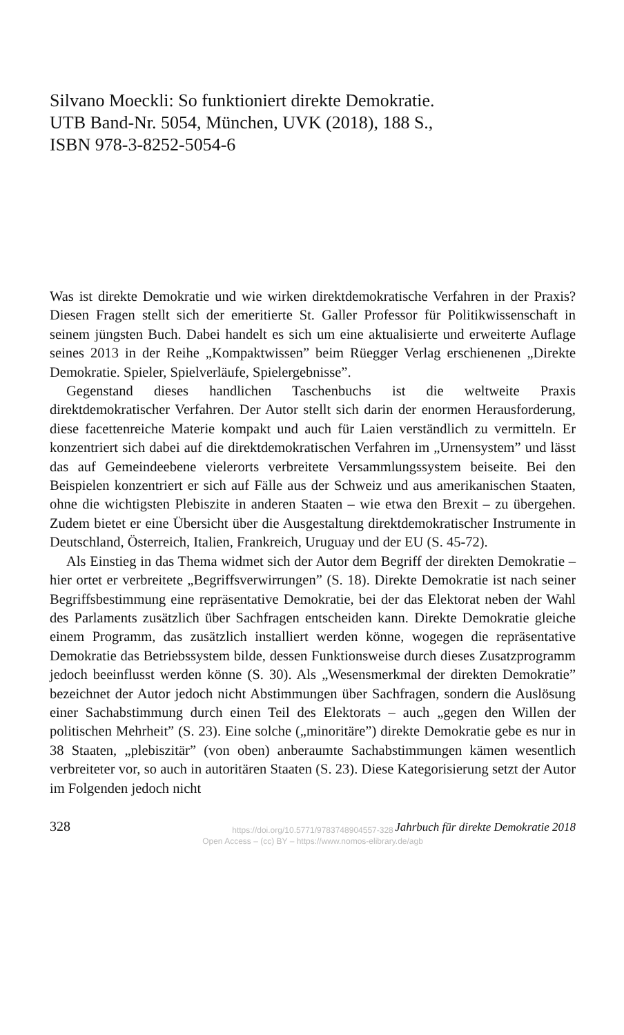Silvano Moeckli: So funktioniert direkte Demokratie.
UTB Band-Nr. 5054, München, UVK (2018), 188 S.,
ISBN 978-3-8252-5054-6
Was ist direkte Demokratie und wie wirken direktdemokratische Verfahren in der Praxis? Diesen Fragen stellt sich der emeritierte St. Galler Professor für Politikwissenschaft in seinem jüngsten Buch. Dabei handelt es sich um eine aktualisierte und erweiterte Auflage seines 2013 in der Reihe „Kompaktwissen” beim Rüegger Verlag erschienenen „Direkte Demokratie. Spieler, Spielverläufe, Spielergebnisse”.
Gegenstand dieses handlichen Taschenbuchs ist die weltweite Praxis direktdemokratischer Verfahren. Der Autor stellt sich darin der enormen Herausforderung, diese facettenreiche Materie kompakt und auch für Laien verständlich zu vermitteln. Er konzentriert sich dabei auf die direktdemokratischen Verfahren im „Urnensystem” und lässt das auf Gemeindeebene vielerorts verbreitete Versammlungssystem beiseite. Bei den Beispielen konzentriert er sich auf Fälle aus der Schweiz und aus amerikanischen Staaten, ohne die wichtigsten Plebiszite in anderen Staaten – wie etwa den Brexit – zu übergehen. Zudem bietet er eine Übersicht über die Ausgestaltung direktdemokratischer Instrumente in Deutschland, Österreich, Italien, Frankreich, Uruguay und der EU (S. 45-72).
Als Einstieg in das Thema widmet sich der Autor dem Begriff der direkten Demokratie – hier ortet er verbreitete „Begriffsverwirrungen” (S. 18). Direkte Demokratie ist nach seiner Begriffsbestimmung eine repräsentative Demokratie, bei der das Elektorat neben der Wahl des Parlaments zusätzlich über Sachfragen entscheiden kann. Direkte Demokratie gleiche einem Programm, das zusätzlich installiert werden könne, wogegen die repräsentative Demokratie das Betriebssystem bilde, dessen Funktionsweise durch dieses Zusatzprogramm jedoch beeinflusst werden könne (S. 30). Als „Wesensmerkmal der direkten Demokratie” bezeichnet der Autor jedoch nicht Abstimmungen über Sachfragen, sondern die Auslösung einer Sachabstimmung durch einen Teil des Elektorats – auch „gegen den Willen der politischen Mehrheit” (S. 23). Eine solche („minoritäre”) direkte Demokratie gebe es nur in 38 Staaten, „plebiszitär” (von oben) anberaumte Sachabstimmungen kämen wesentlich verbreiteter vor, so auch in autoritären Staaten (S. 23). Diese Kategorisierung setzt der Autor im Folgenden jedoch nicht
328 Jahrbuch für direkte Demokratie 2018
https://doi.org/10.5771/9783748904557-328
Open Access – (cc) BY – https://www.nomos-elibrary.de/agb